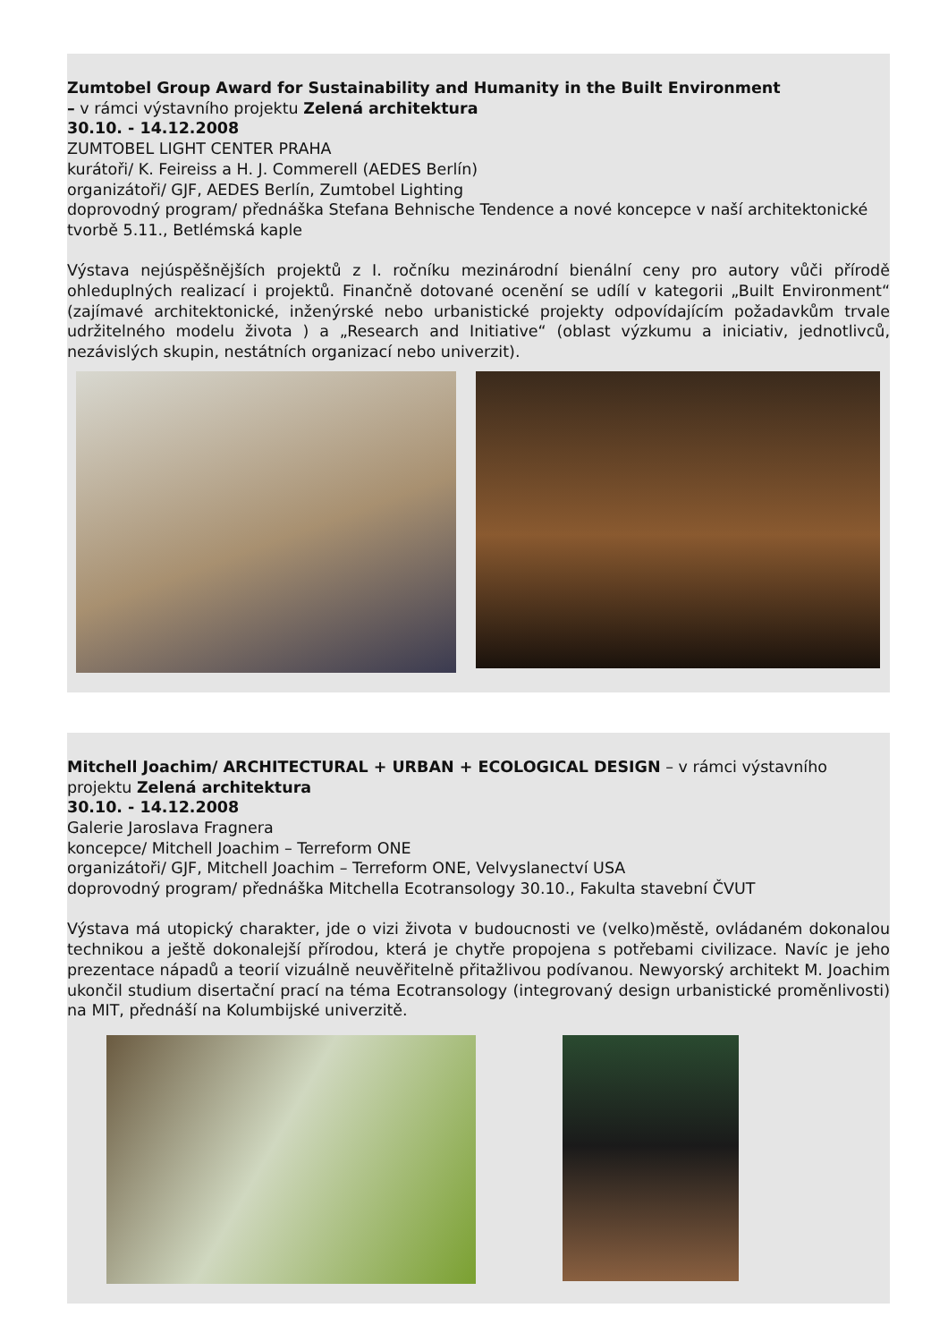Zumtobel Group Award for Sustainability and Humanity in the Built Environment
– v rámci výstavního projektu Zelená architektura
30.10. - 14.12.2008
ZUMTOBEL LIGHT CENTER PRAHA
kurátoři/ K. Feireiss a H. J. Commerell (AEDES Berlín)
organizátoři/ GJF, AEDES Berlín, Zumtobel Lighting
doprovodný program/ přednáška Stefana Behnische Tendence a nové koncepce v naší architektonické tvorbě 5.11., Betlémská kaple
Výstava nejúspěšnějších projektů z I. ročníku mezinárodní bienální ceny pro autory vůči přírodě ohleduplných realizací i projektů. Finančně dotované ocenění se udílí v kategorii „Built Environment“ (zajímavé architektonické, inženýrské nebo urbanistické projekty odpovídajícím požadavkům trvale udržitelného modelu života ) a „Research and Initiative“ (oblast výzkumu a iniciativ, jednotlivců, nezávislých skupin, nestátních organizací nebo univerzit).
Mitchell Joachim/ ARCHITECTURAL + URBAN + ECOLOGICAL DESIGN – v rámci výstavního projektu Zelená architektura
30.10. - 14.12.2008
Galerie Jaroslava Fragnera
koncepce/ Mitchell Joachim – Terreform ONE
organizátoři/ GJF, Mitchell Joachim – Terreform ONE, Velvyslanectví USA
doprovodný program/ přednáška Mitchella Ecotransology 30.10., Fakulta stavební ČVUT
Výstava má utopický charakter, jde o vizi života v budoucnosti ve (velko)městě, ovládaném dokonalou technikou a ještě dokonalejší přírodou, která je chytře propojena s potřebami civilizace. Navíc je jeho prezentace nápadů a teorií vizuálně neuvěřitelně přitažlivou podívanou. Newyorský architekt M. Joachim ukončil studium disertační prací na téma Ecotransology (integrovaný design urbanistické proměnlivosti) na MIT, přednáší na Kolumbijské univerzitě.